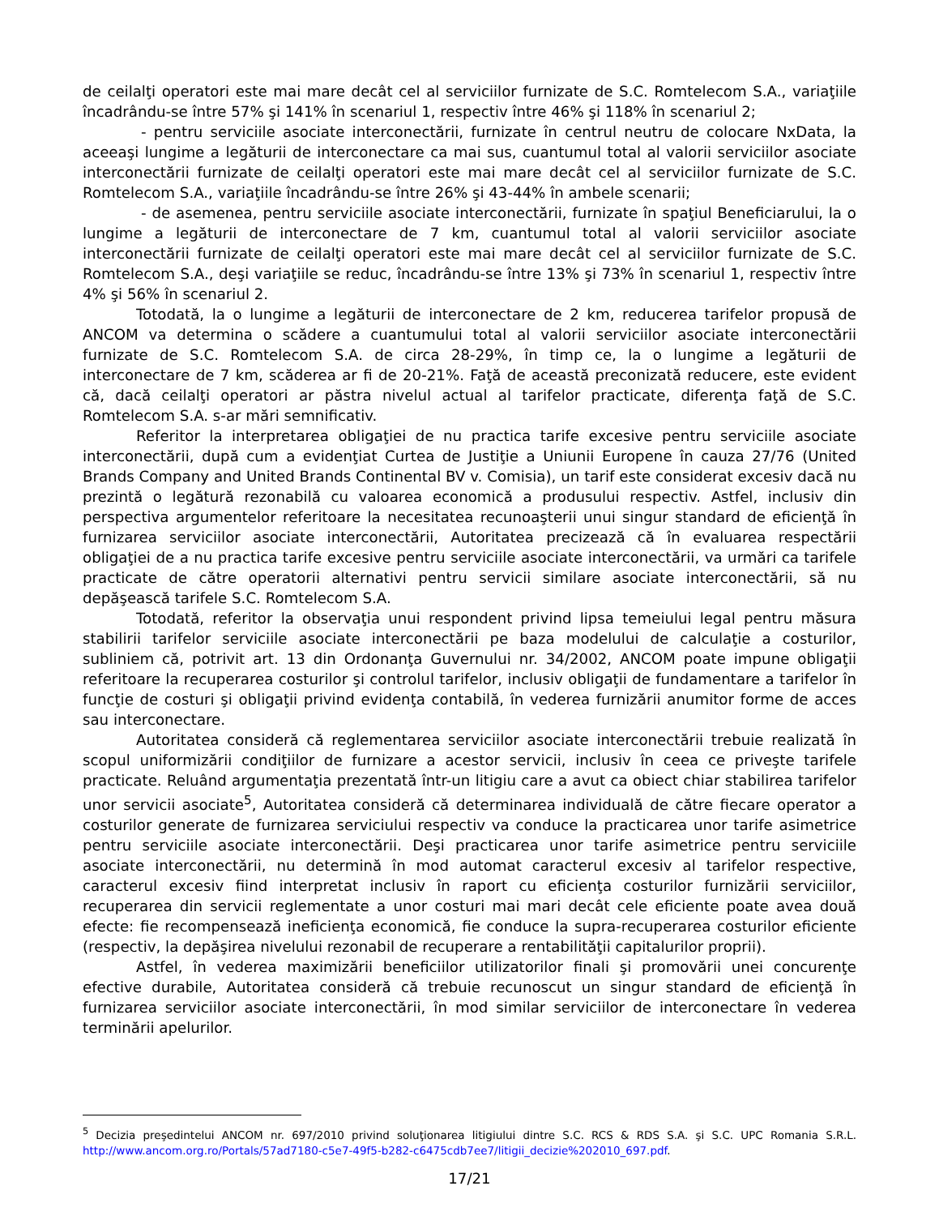de ceilalţi operatori este mai mare decât cel al serviciilor furnizate de S.C. Romtelecom S.A., variaţiile încadrându-se între 57% şi 141% în scenariul 1, respectiv între 46% şi 118% în scenariul 2;
- pentru serviciile asociate interconectării, furnizate în centrul neutru de colocare NxData, la aceeaşi lungime a legăturii de interconectare ca mai sus, cuantumul total al valorii serviciilor asociate interconectării furnizate de ceilalţi operatori este mai mare decât cel al serviciilor furnizate de S.C. Romtelecom S.A., variaţiile încadrându-se între 26% şi 43-44% în ambele scenarii;
- de asemenea, pentru serviciile asociate interconectării, furnizate în spaţiul Beneficiarului, la o lungime a legăturii de interconectare de 7 km, cuantumul total al valorii serviciilor asociate interconectării furnizate de ceilalţi operatori este mai mare decât cel al serviciilor furnizate de S.C. Romtelecom S.A., deşi variaţiile se reduc, încadrându-se între 13% şi 73% în scenariul 1, respectiv între 4% şi 56% în scenariul 2.
Totodată, la o lungime a legăturii de interconectare de 2 km, reducerea tarifelor propusă de ANCOM va determina o scădere a cuantumului total al valorii serviciilor asociate interconectării furnizate de S.C. Romtelecom S.A. de circa 28-29%, în timp ce, la o lungime a legăturii de interconectare de 7 km, scăderea ar fi de 20-21%. Faţă de această preconizată reducere, este evident că, dacă ceilalţi operatori ar păstra nivelul actual al tarifelor practicate, diferenţa faţă de S.C. Romtelecom S.A. s-ar mări semnificativ.
Referitor la interpretarea obligaţiei de nu practica tarife excesive pentru serviciile asociate interconectării, după cum a evidenţiat Curtea de Justiţie a Uniunii Europene în cauza 27/76 (United Brands Company and United Brands Continental BV v. Comisia), un tarif este considerat excesiv dacă nu prezintă o legătură rezonabilă cu valoarea economică a produsului respectiv. Astfel, inclusiv din perspectiva argumentelor referitoare la necesitatea recunoaşterii unui singur standard de eficienţă în furnizarea serviciilor asociate interconectării, Autoritatea precizează că în evaluarea respectării obligaţiei de a nu practica tarife excesive pentru serviciile asociate interconectării, va urmări ca tarifele practicate de către operatorii alternativi pentru servicii similare asociate interconectării, să nu depăşească tarifele S.C. Romtelecom S.A.
Totodată, referitor la observaţia unui respondent privind lipsa temeiului legal pentru măsura stabilirii tarifelor serviciile asociate interconectării pe baza modelului de calculaţie a costurilor, subliniem că, potrivit art. 13 din Ordonanţa Guvernului nr. 34/2002, ANCOM poate impune obligaţii referitoare la recuperarea costurilor şi controlul tarifelor, inclusiv obligaţii de fundamentare a tarifelor în funcţie de costuri şi obligaţii privind evidenţa contabilă, în vederea furnizării anumitor forme de acces sau interconectare.
Autoritatea consideră că reglementarea serviciilor asociate interconectării trebuie realizată în scopul uniformizării condiţiilor de furnizare a acestor servicii, inclusiv în ceea ce priveşte tarifele practicate. Reluând argumentaţia prezentată într-un litigiu care a avut ca obiect chiar stabilirea tarifelor unor servicii asociate<sup>5</sup>, Autoritatea consideră că determinarea individuală de către fiecare operator a costurilor generate de furnizarea serviciului respectiv va conduce la practicarea unor tarife asimetrice pentru serviciile asociate interconectării. Deşi practicarea unor tarife asimetrice pentru serviciile asociate interconectării, nu determină în mod automat caracterul excesiv al tarifelor respective, caracterul excesiv fiind interpretat inclusiv în raport cu eficienţa costurilor furnizării serviciilor, recuperarea din servicii reglementate a unor costuri mai mari decât cele eficiente poate avea două efecte: fie recompensează ineficienţa economică, fie conduce la supra-recuperarea costurilor eficiente (respectiv, la depăşirea nivelului rezonabil de recuperare a rentabilităţii capitalurilor proprii).
Astfel, în vederea maximizării beneficiilor utilizatorilor finali şi promovării unei concurenţe efective durabile, Autoritatea consideră că trebuie recunoscut un singur standard de eficienţă în furnizarea serviciilor asociate interconectării, în mod similar serviciilor de interconectare în vederea terminării apelurilor.
<sup>5</sup> Decizia preşedintelui ANCOM nr. 697/2010 privind soluţionarea litigiului dintre S.C. RCS & RDS S.A. şi S.C. UPC Romania S.R.L. http://www.ancom.org.ro/Portals/57ad7180-c5e7-49f5-b282-c6475cdb7ee7/litigii_decizie%202010_697.pdf.
17/21